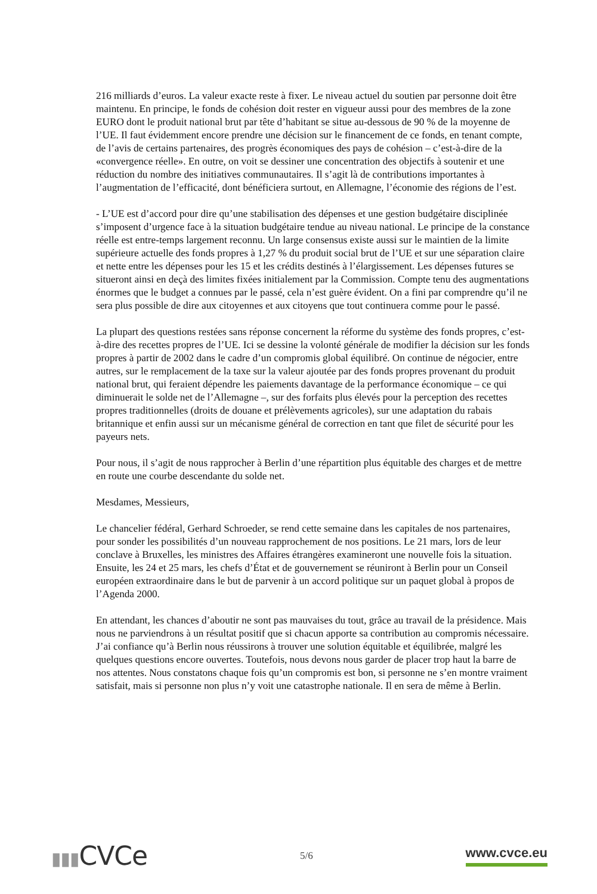216 milliards d’euros. La valeur exacte reste à fixer. Le niveau actuel du soutien par personne doit être maintenu. En principe, le fonds de cohésion doit rester en vigueur aussi pour des membres de la zone EURO dont le produit national brut par tête d’habitant se situe au-dessous de 90 % de la moyenne de l’UE. Il faut évidemment encore prendre une décision sur le financement de ce fonds, en tenant compte, de l’avis de certains partenaires, des progrès économiques des pays de cohésion – c’est-à-dire de la «convergence réelle». En outre, on voit se dessiner une concentration des objectifs à soutenir et une réduction du nombre des initiatives communautaires. Il s’agit là de contributions importantes à l’augmentation de l’efficacité, dont bénéficiera surtout, en Allemagne, l’économie des régions de l’est.
- L’UE est d’accord pour dire qu’une stabilisation des dépenses et une gestion budgétaire disciplinée s’imposent d’urgence face à la situation budgétaire tendue au niveau national. Le principe de la constance réelle est entre-temps largement reconnu. Un large consensus existe aussi sur le maintien de la limite supérieure actuelle des fonds propres à 1,27 % du produit social brut de l’UE et sur une séparation claire et nette entre les dépenses pour les 15 et les crédits destinés à l’élargissement. Les dépenses futures se situeront ainsi en deçà des limites fixées initialement par la Commission. Compte tenu des augmentations énormes que le budget a connues par le passé, cela n’est guère évident. On a fini par comprendre qu’il ne sera plus possible de dire aux citoyennes et aux citoyens que tout continuera comme pour le passé.
La plupart des questions restées sans réponse concernent la réforme du système des fonds propres, c’est-à-dire des recettes propres de l’UE. Ici se dessine la volonté générale de modifier la décision sur les fonds propres à partir de 2002 dans le cadre d’un compromis global équilibré. On continue de négocier, entre autres, sur le remplacement de la taxe sur la valeur ajoutée par des fonds propres provenant du produit national brut, qui feraient dépendre les paiements davantage de la performance économique – ce qui diminuerait le solde net de l’Allemagne –, sur des forfaits plus élevés pour la perception des recettes propres traditionnelles (droits de douane et prélèvements agricoles), sur une adaptation du rabais britannique et enfin aussi sur un mécanisme général de correction en tant que filet de sécurité pour les payeurs nets.
Pour nous, il s’agit de nous rapprocher à Berlin d’une répartition plus équitable des charges et de mettre en route une courbe descendante du solde net.
Mesdames, Messieurs,
Le chancelier fédéral, Gerhard Schroeder, se rend cette semaine dans les capitales de nos partenaires, pour sonder les possibilités d’un nouveau rapprochement de nos positions. Le 21 mars, lors de leur conclave à Bruxelles, les ministres des Affaires étrangères examineront une nouvelle fois la situation. Ensuite, les 24 et 25 mars, les chefs d’État et de gouvernement se réuniront à Berlin pour un Conseil européen extraordinaire dans le but de parvenir à un accord politique sur un paquet global à propos de l’Agenda 2000.
En attendant, les chances d’aboutir ne sont pas mauvaises du tout, grâce au travail de la présidence. Mais nous ne parviendrons à un résultat positif que si chacun apporte sa contribution au compromis nécessaire. J’ai confiance qu’à Berlin nous réussirons à trouver une solution équitable et équilibrée, malgré les quelques questions encore ouvertes. Toutefois, nous devons nous garder de placer trop haut la barre de nos attentes. Nous constatons chaque fois qu’un compromis est bon, si personne ne s’en montre vraiment satisfait, mais si personne non plus n’y voit une catastrophe nationale. Il en sera de même à Berlin.
▮▮▮CVCe
5/6
www.cvce.eu